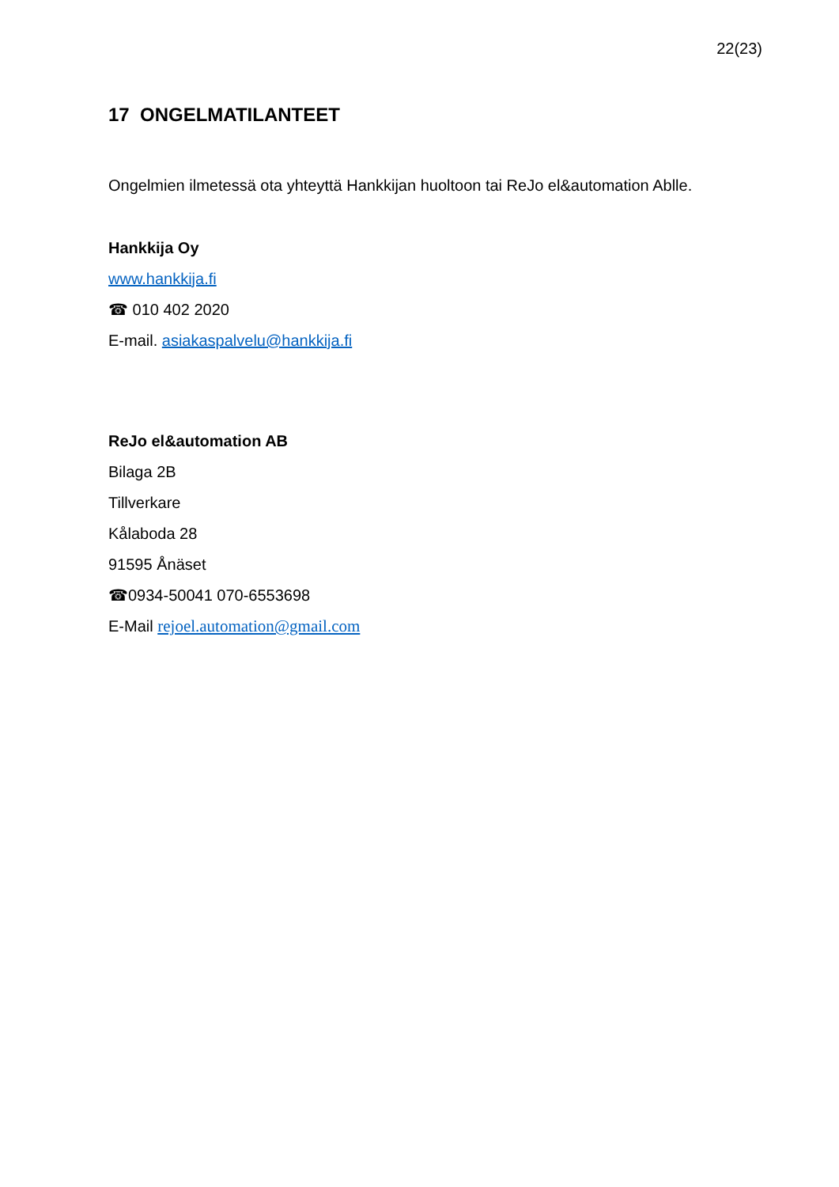22(23)
17 ONGELMATILANTEET
Ongelmien ilmetessä ota yhteyttä Hankkijan huoltoon tai ReJo el&automation Ablle.
Hankkija Oy
www.hankkija.fi
☎ 010 402 2020
E-mail. asiakaspalvelu@hankkija.fi
ReJo el&automation AB
Bilaga 2B
Tillverkare
Kålaboda 28
91595 Ånäset
☎0934-50041 070-6553698
E-Mail rejoel.automation@gmail.com